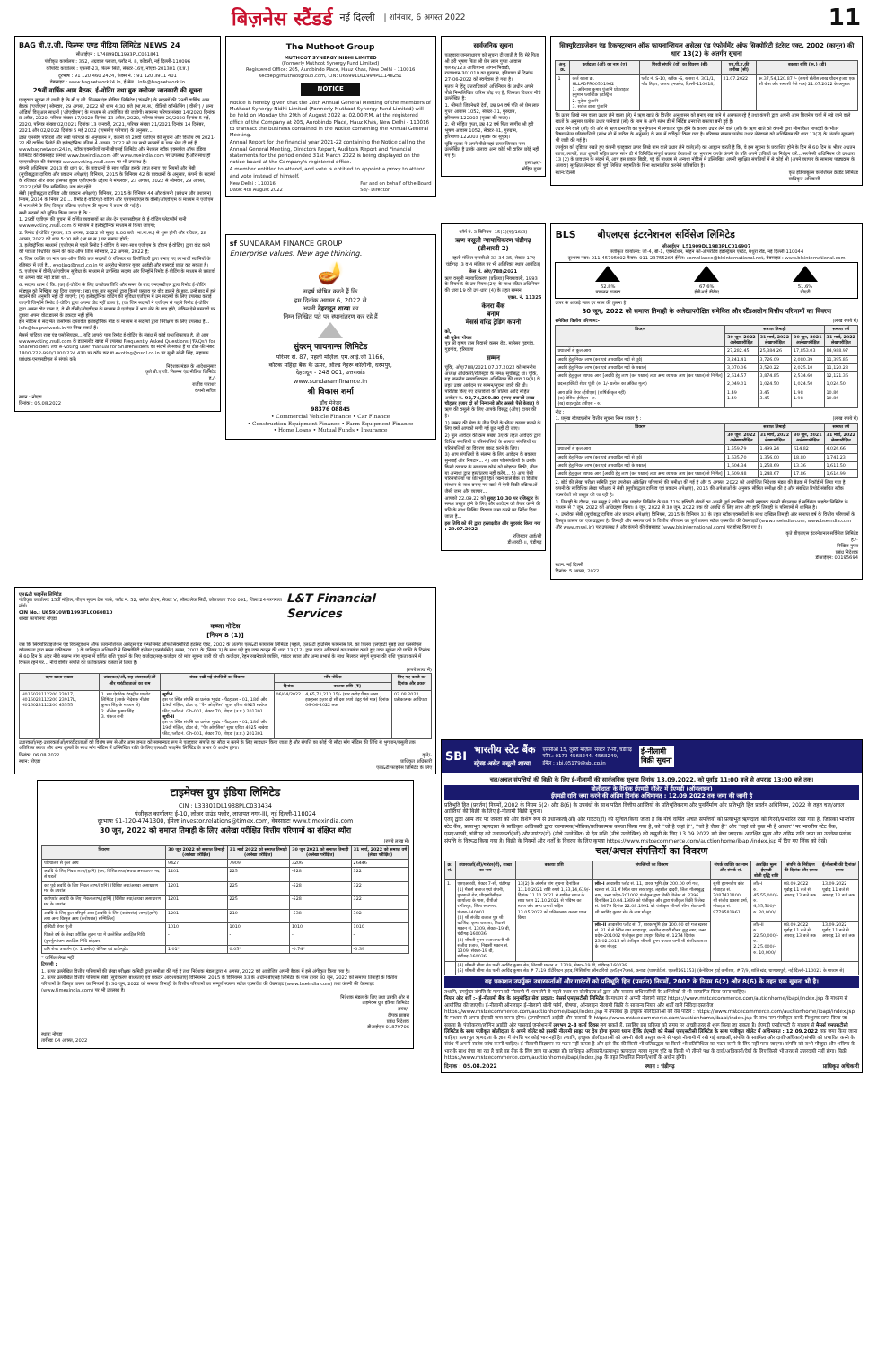बिज़नेस स्टैंडर्ड नई दिल्ली | शनिवार, 6 अगस्त 2022 11
BAG बी.ए.जी. फिल्म्स एण्ड मीडिया लिमिटेड NEWS 24
सीआईएन : L74899DL1993PLC051841
पंजीकृत कार्यालय : 352, अग्रवाल प्लाजा, प्लॉट नं. 8, कोंडली, नई दिल्ली-110096
कॉर्पोरेट कार्यालय : एफसी-23, फिल्म सिटी, सेक्टर-16ए, नोएडा-201301 (उ.प्र.)
दूरभाष : 91 120 460 2424, फैक्स नं. : 91 120 3911 401
वेबसाइट : www.bagnetwork24.in, ई-मेल : info@bagnetwork.in
29वीं वार्षिक आम बैठक, ई-वोटिंग तथा बुक क्लोजर जानकारी की सूचना
एतद्द्वारा सूचना दी जाती है कि बी.ए.जी. फिल्म्स एंड मीडिया लिमिटेड ('कंपनी') के सदस्यों की 29वीं वार्षिक आम बैठक ('एजीएम') सोमवार, 29 अगस्त, 2022 को शाम 4:30 बजे (भा.मा.स.) वीडियो कॉन्फ्रेंसिंग ('वीसी') / अन्य ऑडियो विजुअल साधनों ('ओएवीएम') के माध्यम से आयोजित की जायेगी। सामान्य परिपत्र संख्या 14/2020 दिनांक 8 अप्रैल, 2020, परिपत्र संख्या 17/2020 दिनांक 13 अप्रैल, 2020, परिपत्र संख्या 20/2020 दिनांक 5 मई, 2020, परिपत्र संख्या 02/2021 दिनांक 13 जनवरी, 2021, परिपत्र संख्या 21/2021 दिनांक 14 दिसंबर, 2021 और 02/2022 दिनांक 5 मई 2022 ('एमसीए परिपत्र') के अनुसार...
उक्त एमसीए परिपत्रों और सेबी परिपत्रों के अनुपालन में, कंपनी की 29वीं एजीएम की सूचना और वित्तीय वर्ष 2021-22 की वार्षिक रिपोर्ट की इलेक्ट्रॉनिक प्रतियां 4 अगस्त, 2022 को उन सभी सदस्यों के पास भेज दी गई हैं... www.bagnetwork24.in, स्टॉक एक्सचेंजों यानी बीएसई लिमिटेड और नेशनल स्टॉक एक्सचेंज ऑफ इंडिया लिमिटेड की वेबसाइट क्रमशः www.bseindia.com और www.nseindia.com पर उपलब्ध है और साथ ही एनएसडीएल की वेबसाइट www.evoting.nsdl.com पर भी उपलब्ध है।
कंपनी अधिनियम, 2013 की धारा 91 के प्रावधानों के साथ पठित इसके तहत बनाए गए नियमों और सेबी (सूचीबद्धता दायित्व और प्रकटन अपेक्षाएं) विनियम, 2015 के विनियम 42 के प्रावधानों के अनुसार, कंपनी के सदस्यों के रजिस्टर और शेयर ट्रांसफर बुक्स एजीएम के उद्देश्य से मंगलवार, 23 अगस्त, 2022 से सोमवार, 29 अगस्त, 2022 (दोनों दिन सम्मिलित) तक बंद रहेंगे।
सेबी (सूचीबद्धता दायित्व और प्रकटन अपेक्षाएं) विनियम, 2015 के विनियम 44 और कंपनी (प्रबंधन और प्रशासन) नियम, 2014 के नियम 20 ... रिमोट ई-वोटिंग/ई-वोटिंग और एनएसडीएल के वीसी/ओएवीएम के माध्यम से एजीएम में भाग लेने के लिए विस्तृत प्रक्रिया एजीएम की सूचना में प्रदान की गई है।
सभी सदस्यों को सूचित किया जाता है कि :
1. 29वीं एजीएम की सूचना में वर्णित व्यवसायों का लेन-देन एनएसडीएल के ई-वोटिंग प्लेटफॉर्म यानी www.evoting.nsdl.com के माध्यम से इलेक्ट्रॉनिक माध्यम से किया जाएगा;
2. रिमोट ई-वोटिंग गुरुवार, 25 अगस्त, 2022 को सुबह 9:00 बजे (भा.मा.स.) से शुरू होगी और रविवार, 28 अगस्त, 2022 को शाम 5:00 बजे (भा.मा.स.) पर समाप्त होगी;
3. इलेक्ट्रॉनिक माध्यमों (एजीएम से पहले रिमोट ई-वोटिंग के साथ-साथ एजीएम के दौरान ई-वोटिंग) द्वारा वोट करने की पात्रता निर्धारित करने की कट-ऑफ तिथि सोमवार, 22 अगस्त, 2022 है;
4. जिस व्यक्ति का नाम कट-ऑफ तिथि तक सदस्यों के रजिस्टर या डिपॉजिटरी द्वारा बनाए गए लाभार्थी स्वामियों के रजिस्टर में दर्ज है... evoting@nsdl.co.in पर अनुरोध भेजकर यूजर आईडी और पासवर्ड प्राप्त कर सकता है।
5. एजीएम में वीसी/ओएवीएम सुविधा के माध्यम से उपस्थित सदस्य और जिन्होंने रिमोट ई-वोटिंग के माध्यम से प्रस्तावों पर अपना वोट नहीं डाला था...
6. सदस्य ध्यान दें कि: (क) ई-वोटिंग के लिए उपरोक्त तिथि और समय के बाद एनएसडीएल द्वारा रिमोट ई-वोटिंग मॉड्यूल को निष्क्रिय कर दिया जाएगा; (ख) एक बार सदस्यों द्वारा किसी प्रस्ताव पर वोट डालने के बाद, उन्हें बाद में इसे बदलने की अनुमति नहीं दी जाएगी; (ग) इलेक्ट्रॉनिक वोटिंग की सुविधा एजीएम में उन सदस्यों के लिए उपलब्ध कराई जाएगी जिन्होंने रिमोट ई-वोटिंग द्वारा अपना वोट नहीं डाला है; (घ) जिन सदस्यों ने एजीएम से पहले रिमोट ई-वोटिंग द्वारा अपना वोट डाला है, वे भी वीसी/ओएवीएम के माध्यम से एजीएम में भाग लेने के पात्र होंगे, लेकिन ऐसे प्रस्तावों पर दुबारा अपना वोट डालने के हकदार नहीं होंगे।
इस नोटिस में संदर्भित प्रासंगिक दस्तावेज इलेक्ट्रॉनिक मोड के माध्यम से सदस्यों द्वारा निरीक्षण के लिए उपलब्ध हैं... info@bagnetwork.in पर लिख सकते हैं।
मैसर्स चांदिका राव्ह एंड एसोसिएट्स... यदि आपके पास रिमोट ई-वोटिंग के संबंध में कोई प्रश्न/शिकायत है, तो आप www.evoting.nsdl.com के डाउनलोड खण्ड में उपलब्ध Frequently Asked Questions ('FAQs') for Shareholders तथा e-voting user manual for Shareholders का संदर्भ ले सकते हैं या टोल-फ्री नंबर: 1800-222-990/1800 224 430 पर कॉल कर या evoting@nsdl.co.in पर सुश्री सोनी सिंह, सहायक प्रबंधक-एनएसडीएल से संपर्क करें।
निदेशक मंडल के आदेशानुसार
कृते बी.ए.जी. फिल्म्स एंड मीडिया लिमिटेड
ह./-
राजीव पाराशर
कंपनी सचिव
स्थान : नोएडा
दिनांक : 05.08.2022
The Muthoot Group
MUTHOOT SYNERGY NIDHI LIMITED
(Formerly Muthoot Synergy Fund Limited)
Registered Office: 205, Aurobindo Place, Hauz Khas, New Delhi - 110016
secdep@muthootgroup.com, CIN: U65991DL1994PLC148251
NOTICE
Notice is hereby given that the 28th Annual General Meeting of the members of Muthoot Synergy Nidhi Limited (Formerly Muthoot Synergy Fund Limited) will be held on Monday the 29th of August 2022 at 02.00 P.M. at the registered office of the Company at 205, Aurobindo Place, Hauz Khas, New Delhi - 110016 to transact the business contained in the Notice convening the Annual General Meeting.
Annual Report for the financial year 2021-22 containing the Notice calling the Annual General Meeting, Directors Report, Auditors Report and Financial statements for the period ended 31st March 2022 is being displayed on the notice board at the Company's registered office.
A member entitled to attend, and vote is entitled to appoint a proxy to attend and vote instead of himself.
New Delhi : 110016
Date: 4th August 2022 For and on behalf of the Board
Sd/- Director
sf SUNDARAM FINANCE GROUP
Enterprise values. New age thinking.
🪔
सहर्ष घोषित करते हैं कि
हम दिनांक अगस्त 6, 2022 से
अपनी देहरादून शाखा का
निम्न लिखित पते पर स्थानांतरण कर रहे हैं
सुंदरम् फायनान्स लिमिटेड
परिसर सं. 87, पहली मंज़िल, एम.आई.जी 1166,
कोटक महिंद्रा बैंक के ऊपर, ओल्ड नेहरू कॉलोनी, धरमपुर,
देहरादून - 248 001, उत्तराखंड
www.sundaramfinance.in
श्री विकास शर्मा
ब्राँच मेनेजर
98376 08845
• Commercial Vehicle Finance • Car Finance
• Construction Equipment Finance • Farm Equipment Finance
• Home Loans • Mutual Funds • Insurance
सार्वजनिक सूचना
एतद्द्वारा जनसाधारण को सूचना दी जाती है कि मेरे पिता श्री हरी भूषण पिता श्री प्रेम लाल गुप्ता आवास एल-6/123 आशियाना आंगन भिवाडी, राजस्थान-301019 का गुरुग्राम, हरियाणा में दिनांक 27-06-2022 को स्वर्गवास हो गया है।
मृतक ने हिंदू उत्तराधिकारी अधिनियम के अधीन अपने पीछे निम्नलिखित वारिस छोड़ गए हैं, जिसका विवरण नीचे उल्लेखित है:
1. श्रीमती जिउनेश्वरी देवी, उम्र 94 वर्ष पति श्री प्रेम लाल गुप्ता आवास 1052, सेक्टर-31, गुरुग्राम, हरियाणा-122003 (मृतक की माता)।
2. श्री मोहित गुप्ता, उम्र 42 वर्ष पिता स्वर्गीय श्री हरी भूषण आवास 1052, सेक्टर-31, गुरुग्राम, हरियाणा-122003 (मृतक का सुपुत्र)।
चूंकि मृतक ने अपने पीछे यहां ऊपर जिनका नाम उल्लेखित है उनके अलावा अन्य कोई भी वारिस छोड़े नहीं गए हैं।
हस्ताक्षर/-
मोहित गुप्ता
फॉर्म नं. 3 विनियम -15(1)(ए)/16(3)
ऋण वसूली न्यायाधिकरण चंडीगढ़ (डीआरटी 2)
पहली मंजिल एससीओ 33-34-35, सेक्टर-17ए चंडीगढ़ (3 व 4 मंजिल पर भी अतिरिक्त स्थान आवंटित)
केस नं. ओए/788/2021
ऋण वसूली न्यायाधिकरण (प्रक्रिया) नियमावली, 1993 के नियम 5 के उप-नियम (2ए) के साथ पठित अधिनियम की धारा 19 की उप-धारा (4) के तहत सम्मन
एक्स. नं. 11325
केनरा बैंक
बनाम
मैसर्स वरिंद्र ट्रेडिंग कंपनी
को,
श्री मुकेश गोयल
पुत्र श्री कृष्ण दास निवासी कसन रोड, मानेसर गुड़गांव, गुड़गांव, हरियाणा
सम्मन
चूंकि, ओए/788/2021 07.07.2022 को माननीय अध्यक्ष अधिकारी/रजिस्ट्रार के समक्ष सूचीबद्ध था। चूंकि, यह माननीय न्यायाधिकरण अधिनियम की धारा 19(4) के तहत उक्त आवेदन पर सम्मन/सूचना जारी की थी। परिशिष्ट किए गए दस्तावेजों की प्रतियां आदि सहित आवेदन रु. 92,74,299.80 (रुपए बयानवे लाख चौहत्तर हजार दो सौ निन्यानवे और अस्सी पैसे केवल) के ऋण की वसूली के लिए आपके विरुद्ध (ओए) दायर की है।
1) सम्मन की सेवा के तीस दिनों के भीतर कारण बताने के लिए क्यों आपको मांगी गई छूट नहीं दी जाए।
2) मूल आवेदन की क्रम सख्या 3ए के तहत आवेदक द्वारा विशिष्ट संपत्तियों व परिसंपत्तियों के अलावा संपत्तियों या परिसंपत्तियों का विवरण प्रकट करने के लिए।
3) आप संपत्तियों के संलग्न के लिए आवेदन के बकाया सुनवाई और निपटान... 4) आप परिसंपत्तियों के उसके किसी व्यापार के साधारण कोर्स को छोड़कर बिक्री, लीज या अन्यथा द्वारा हस्तांतरण नहीं करेंगे... 5) आप ऐसी परिसंपत्तियों पर प्रतिभूति हित रखने वाले बैंक या वित्तीय संस्थान के साथ बनाए गए खाते में ऐसी बिक्री प्रक्रियाओं जैसी जमा और व्यापार...
आपको 22.09.22 को सुबह 10.30 पर रजिस्ट्रार के समक्ष प्रस्तुत होने के लिए और आवेदन को तैयार करने की प्रति के साथ लिखित विवरण जमा करने का निर्देश दिया जाता है...
इस तिथि को मेरे द्वारा हस्ताक्षरित और मुहरबंद किया गया : 29.07.2022
रजिस्ट्रार आई/सी
डीआरटी-।।, चंडीगढ़
सिक्युरिटाइजेशन एंड रिकन्स्ट्रक्शन ऑफ फायनान्शियल असेट्स एंड एंफोर्समेंट ऑफ सिक्योरिटी इंटरेस्ट एक्ट, 2002 (कानून) की धारा 13(2) के अंतर्गत सूचना
| अनु. क्र. | कर्जदाता (ओं) का नाम (ए) | गिरवी संपत्ति (यों) का विवरण (बी) | एन.पी.ए.की तारीख (सी) | बकाया राशि (रू.) (डी) |
| --- | --- | --- | --- | --- |
| 1 | कर्ज खाता क्र. HLLADPR00501962 1. अविनाश कुमार पुंजानि प्रोपराइटर हनुमान प्लास्टिक इंडस्ट्रिज 2. मुकेश पुंजानि 3. सरोज बाला पुंजानि | प्लॉट नं. S-10, ब्लॉक -S, खसरा नं. 301/1, गाँव तिहार, अजय एनक्लेव, दिल्ली-110018, | 21.07.2022 | रू.37,54,120.87 /- (रूपये सैंतीस लाख चौवन हजार एक सौ बीस और सत्तासी पैसे मात्र) 21.07.2022 के अनुसार |
कि ऊपर लिखे नाम वाला उधार लेने वाला (ले) ने ऋण खाते के वित्तीय अनुशासन को बनाए रख पाने में असफल रहे हैं तथा कंपनी द्वारा अपनी आम बिजनेस चर्या में रखे जाने वाले खातों के अनुसार प्रत्येक उधार पानेवाले (लों) के नाम के आगे स्तंभ डी में निर्दिष्ट धनराशि बकाया बनी हुई है।
उधार लेने वाले (लों) की ओर से ऋण धनराशि का पुनर्भुगतान में लगातार चूक होने के कारण उधार लेने वाले (लों) के ऋण खाते को कंपनी द्वारा सीमांकित मापदंडों के भीतर निष्पादनेतर परिसंपत्तियों (स्तंभ सी में तारीख के अनुसार) के रूप में वर्गीकृत किया गया है। परिणाम स्वरूप प्रत्येक उधार लेनेवालो को अधिनियम की धारा 13(2) के अंतर्गत सूचनाएं भी जारी की गई है।
उपर्युक्त को दृष्टिगत रखते हुए कंपनी एतद्द्वारा ऊपर लिखे नाम वाले उधार लेने वाले(लों) का आह्वान करती है कि, वे इस सूचना के प्रकाशित होने के दिन से 60 दिन के भीतर अधतन ब्याज, लागतें, तथा शुल्कों सहित ऊपर स्तंभ डी में विनिर्दिष्ट संपूर्ण बकाया देयताओं का भुगतान करके कंपनी के प्रति अपने दायित्वों का निर्वहन करें... सरफेसी अधिनियम की उपधारा 13 (2) के प्रावधान के संदर्भ में, आप इस प्रकार बिक्री, पट्टे के माध्यम से अन्यथा नोटिस में उल्लिखित अपनी सुरक्षित संपत्तियों में से कोई भी (अपने व्यापार के सामान्य पाठ्यक्रम के अलावा) सुरक्षित लेनदार की पूर्व लिखित सहमति के बिना स्थानांतरित करनेसे प्रतिबंधित है।
स्थान:दिल्ली कृते इंडियाबुल्स कमर्शियल क्रेडिट लिमिटेड
प्राधिकृत अधिकारी
BLS बीएलएस इंटरनेशनल सर्विसेज लिमिटेड
सीआईएन: L51909DL1983PLC016907
पंजीकृत कार्यालय: जी-4, बी-1, एक्सटेंशन, मोहन को-ऑपरेटिव इंडस्ट्रियल एस्टेट, मथुरा रोड, नई दिल्ली-110044
दूरभाष नंबर: 011-45795002 फैक्स: 011-23755264 ईमेल: compliance@blsinternational.net, वेबसाइट : www.blsinternational.com
52.8%
प्रचालन राजस्व
67.6%
ईबीआई डीटीए
51.6%
पीएटी
ऊपर के आंकड़े साल दर साल की तुलना है
30 जून, 2022 को समाप्त तिमाही के अलेखापरीक्षित समेकित और स्टैंडअलोन वित्तीय परिणामों का विवरण
समेकित वित्तीय परिणाम:- (लाख रुपये में)
| विवरण | समाप्त तिमाही | | | समाप्त वर्ष |
| --- | --- | --- | --- | --- |
| | 30 जून, 2022 अलेखापरीक्षित | 31 मार्च, 2022 लेखापरीक्षित | 30 जून, 2021 अलेखापरीक्षित | 31 मार्च, 2022 लेखापरीक्षित |
| प्रचालनों से कुल आय | 27,282.45 | 25,384.26 | 17,853.03 | 84,988.97 |
| अवधि हेतु निवल लाभ (कर एवं अपवादित मदों से पूर्व) | 3,241.41 | 3,726.09 | 2,080.39 | 11,395.85 |
| अवधि हेतु निवल लाभ (कर एवं अपवादित मदों के पश्चात) | 3,070.06 | 3,520.22 | 2,025.10 | 11,120.28 |
| अवधि हेतु कुल व्यापक आय [अवधि हेतु लाभ (कर पश्चात) तथा अन्य व्यापक आय (कर पश्चात) से निर्मित] | 2,614.57 | 3,874.85 | 2,534.60 | 12,121.36 |
| प्रदत्त इक्विटी शेयर पूंजी (रु. 1/- प्रत्येक का अंकित मूल्य) | 2,049.01 | 1,024.50 | 1,024.50 | 1,024.50 |
| आय प्रति शेयर (ईपीएस) (वार्षिकीकृत नहीं) (क) बेसिक ईपीएस - रु. (ख) डाइल्यूटेड ईपीएस - रु. | 1.49 1.49 | 3.45 3.45 | 1.98 1.98 | 10.86 10.86 |
नोट :
1. प्रमुख स्टैण्डएलोन वित्तीय सूचना निम्न प्रकार है : (लाख रुपये में)
| विवरण | समाप्त तिमाही | | | समाप्त वर्ष |
| --- | --- | --- | --- | --- |
| | 30 जून, 2022 अलेखापरीक्षित | 31 मार्च, 2022 लेखापरीक्षित | 30 जून, 2021 अलेखापरीक्षित | 31 मार्च, 2022 लेखापरीक्षित |
| प्रचालनों से कुल आय | 1,559.79 | 1,499.24 | 614.82 | 4,026.66 |
| अवधि हेतु निवल लाभ (कर एवं अपवादित मदों से पूर्व) | 1,635.70 | 1,356.00 | 18.80 | 1,741.23 |
| अवधि हेतु निवल लाभ (कर एवं अपवादित मदों के पश्चात) | 1,604.34 | 1,258.69 | 13.36 | 1,611.50 |
| अवधि हेतु कुल व्यापक आय [अवधि हेतु लाभ (कर पश्चात) तथा अन्य व्यापक आय (कर पश्चात) से निर्मित] | 1,609.48 | 1,248.67 | 17.86 | 1,614.99 |
2. बोर्ड की लेखा परीक्षा समिति द्वारा उपरोक्त अंकेक्षित परिणामों की समीक्षा की गई है और 5 अगस्त, 2022 को आयोजित निदेशक मंडल की बैठक में रिकॉर्ड में लिया गया है। कंपनी के सांविधिक लेखा परीक्षक ने सेबी (सूचीबद्धता दायित्व एवं प्रकटन अपेक्षाएं), 2015 की अपेक्षाओं के अनुसार सीमित समीक्षा की है और संबंधित रिपोर्ट संबंधित स्टॉक एक्सचेंजों को प्रस्तुत की जा रही है।
3. तिमाही के दौरान, इस समूह ने जीरो मास प्राइवेट लिमिटेड के 88.71% इक्विटी शेयरों का अपनी पूर्ण स्वामित्व वाली सहायक कंपनी बीएलएस ई सर्विसेज प्राइवेट लिमिटेड के माध्यम से 7 जून, 2022 को अधिग्रहण किया। 8 जून, 2022 से 30 जून, 2022 तक की अवधि के लिए लाभ और हानि तिमाही के परिणामों में शामिल है।
4. उपरोक्त सेबी (सूचीबद्ध दायित्व और प्रकटन अपेक्षाएं) विनियम, 2015 के विनियम 33 के तहत स्टॉक एक्सचेंजों के साथ दाखिल तिमाही और समाप्त वर्ष के वित्तीय परिणामों के विस्तृत प्रारूप का एक उद्धरण है। तिमाही और समाप्त वर्ष के वित्तीय परिणाम का पूर्ण प्रारूप स्टॉक एक्सचेंज की वेबसाइटों (www.nseindia.com, www.bseindia.com और www.msei.in) पर उपलब्ध हैं और कंपनी की वेबसाइट (www.blsinternational.com) पर होस्ट किए गए हैं।
कृते बीएलएस इंटरनेशनल सर्विसेज लिमिटेड
ह./-
निखिल गुप्ता
प्रबंध निदेशक
डीआईएन: 00195694
स्थान: नई दिल्ली
दिनांक: 5 अगस्त, 2022
एल&टी फाइनेंस लिमिटेड
पंजीकृत कार्यालयः 15वीं मंज़िल, पीएस सृजन टेक पार्क, प्लॉट नं. 52, ब्लॉक डीएन, सेक्टर V, सॉल्ट लेक सिटी, कोलकाता 700 091, जिला 24-परगनाज नॉर्थ।
CIN No.: U65910WB1993FLC060810
शाखा कार्यालयः नोएडा L&T Financial Services
कब्जा नोटिस
[नियम 8 (1)]
जब कि सिक्योरिटाइजेशन एंड रिकंस्ट्रक्शन ऑफ फायनांशियल असेट्स एंड एन्फोर्समेंट ऑफ सिक्योरिटी इंटरेस्ट ऐक्ट, 2002 के अंतर्गत एल&टी फायनांस लिमिटेड (पहले, एल&टी हाउसिंग फायनांस लि. का विलय एलएंडटी मुंबई तथा एलसीएल कोलकाता द्वारा मान्य एकीकरण ...) के प्राधिकृत अधिकारी ने सिक्योरिटी इंटरेस्ट (एन्फोर्समेंट) रूल्स, 2002 के (नियम 3) के साथ पढ़े हुए उक्त कानून की धारा 13 (12) द्वारा प्रदत्त अधिकारों का उपयोग करते हुए उक्त सूचना की प्राप्ति के दिनांक से 60 दिन के अंदर नीचे सलग्न मांग सूचना में वर्णित राशि चुकाने के लिए कर्जदार/सह-कर्जदार को मांग सूचना जारी की थी। कर्जदार, रेहन रखनेवाले व्यक्ति, गारंटर ब्याज और अन्य प्रभारों के साथ मिलकर संपूर्ण सूचना की राशि चुकता करने में विफल रहने पर... नीचे वर्णित संपत्ति का प्रतीकात्मक कब्जा ले लिया है।
(रुपये लाख में)
| ऋण खाता संख्या | उधारकर्ता/ओं, सह-उधारकर्ता/ओं और गारंटीदाताओं का नाम | बंधक रखी गई संपत्तियों का विवरण | माँग नोटिस | | लिए गए कब्जे का दिनांक और प्रकार |
| --- | --- | --- | --- | --- | --- |
| | | | दिनांक | बकाया राशि (₹) | |
| H016023112200 23917, H016023112200 23917L, H016023112200 43555 | 1. सन ऐग्रोटेक इंडस्ट्रीज प्राइवेट लिमिटेड (उसके निदेशक नीलेश कुमार सिंह के माध्यम से) 2. नीलेश कुमार सिंह 3. पंकज रानी | सूची-I इस पर स्थित संपत्ति का प्रत्येक भूखंड - पैंटहाउस - 01, 18वीं और 19वीं मंज़िल, टॉवर ए, ''पैन ओएसिस'' सुपर एरिया 4925 स्क्वेयर फीट, प्लॉट नं. Gh-001, सेक्टर 70, नोएडा (उ.प्र.) 201301 सूची-II इस पर स्थित संपत्ति का प्रत्येक भूखंड - पैंटहाउस - 01, 18वीं और 19वीं मंज़िल, टॉवर बी, ''पैन ओएसिस'' सुपर एरिया 4925 स्क्वेयर फीट, प्लॉट नं. Gh-001, सेक्टर 70, नोएडा (उ.प्र.) 201301 | 06/04/2022 | 4,65,71,210.15/- (चार करोड़ पैंसठ लाख इकहत्तर हज़ार दो सौ दस रुपये पंद्रह पैसे मात्र) दिनांक 06-04-2022 तक | 03.08.2022 प्रतीकात्मक आधिपत्य |
उधारकर्ता/सह-उधारकर्ताओं/गारंटीदाताओं को विशेष रूप से और आम जनता को सामान्यतः रूप से एतद्द्वारा संपत्ति का सौदा न करने के लिए सावधान किया जाता है और संपत्ति का कोई भी सौदा माँग नोटिस की तिथि से भुगतान/वसूली तक अतिरिक्त ब्याज और अन्य शुल्कों के साथ माँग नोटिस में उल्लिखित राशि के लिए एल&टी फाइनेंस लिमिटेड के प्रभार के अधीन होगा।
दिनांक: 06.08.2022
स्थान: नोएडा कृते/-
प्राधिकृत अधिकारी
एल&टी फाइनेंस लिमिटेड के लिए
टाइमेक्स ग्रुप इंडिया लिमिटेड
CIN : L33301DL1988PLC033434
पंजीकृत कार्यालयः ई-10, लोअर ग्राउंड फ्लोर, लाजपत नगर-III, नई दिल्ली-110024
दूरभाषः 91-120-4741300, ईमेलः investor.relations@timex.com, वेबसाइटः www.timexindia.com
30 जून, 2022 को समाप्त तिमाही के लिए अलेखा परीक्षित वित्तीय परिणामों का संक्षिप्त ब्यौरा
(रुपये लाख में)
| विवरण | 30 जून 2022 को समाप्त तिमाही (अलेखा परीक्षित) | 31 मार्च 2022 को समाप्त तिमाही (अलेखा परीक्षित) | 30 जून 2021 को समाप्त तिमाही (अलेखा परीक्षित) | 31 मार्च, 2022 को समाप्त वर्ष (लेखा परीक्षित) |
| --- | --- | --- | --- | --- |
| परिचालन से कुल आय | 9427 | 7909 | 3206 | 26446 |
| अवधि के लिए निवल लाभ/(हानि) (कर, विशिष्ट तथा/अथवा असाधारण मद से पहले) | 1201 | 225 | -528 | 322 |
| कर पूर्व अवधि के लिए निवल लाभ/(हानि) (विशिष्ट तथा/अथवा असाधारण मद के उपरांत) | 1201 | 225 | -528 | 322 |
| करोपरांत अवधि के लिए निवल लाभ/(हानि) (विशिष्ट तथा/अथवा असाधारण मद के उपरांत) | 1201 | 225 | -528 | 322 |
| अवधि के लिए कुल परिपूर्ण आय [अवधि के लिए (करोपरांत) लाभ/(हानि) तथा अन्य विस्तृत आय (करोपरांत) सम्मिलित] | 1201 | 210 | -538 | 302 |
| इक्विटी शेयर पूंजी | 1010 | 1010 | 1010 | 1010 |
| पिछले वर्ष के लेखा परीक्षित तुलन पत्र में उल्लेखित आरक्षित निधि (पुनर्मूल्यांकन आरक्षित निधि छोड़कर) | - | - | - | - |
| प्रति शेयर उपार्जन (रु. 1 प्रत्येक) बेसिक एवं डाईल्यूटेड | 1.01* | 0.05* | -0.74* | -0.39 |
* वार्षिक लेखा नहीं
टिप्पणी :
1. ऊपर उल्लेखित वित्तीय परिणामों की लेखा परीक्षक कमिटी द्वारा समीक्षा की गई है तथा निदेशक मंडल द्वारा 4 अगस्त, 2022 को आयोजित अपनी बैठक में इसे अंगीकृत किया गया है।
2. ऊपर उल्लेखित वित्तीय परिणाम सेबी (सूचीकरण बाध्यताएं एवं प्रकटन आवश्यकताएं) विनियमन, 2015 के विनियमन 33 के अधीन बीएसई लिमिटेड के पास दायर 30 जून, 2022 को समाप्त तिमाही के वित्तीय परिणामों के विस्तृत प्रारूप का निष्कर्ष है। 30 जून, 2022 को समाप्त तिमाही के वित्तीय परिणामों का सम्पूर्ण स्वरूप स्टॉक एक्सचेंज की वेबसाइट (www.bseindia.com) तथा कंपनी की वेबसाइट (www.timexindia.com) पर भी उपलब्ध है।
निदेशक मंडल के लिए तथा उनकी ओर से
टाइमेक्स ग्रुप इंडिया लिमिटेड
हस्ता/-
दीपक छाबरा
प्रबंध निदेशक
डीआईएनः 01879706
स्थानः नोएडा
तारीखः 04 अगस्त, 2022
SBI भारतीय स्टेट बैंक
स्ट्रेस्ड असेट वसूली शाखा एससीओ 15, दूसरी मंज़िल, सेक्टर 7-सी, चंडीगढ़
फोन.: 0172-4568244, 4568249,
ईमेल : sbi.05179@sbi.co.in ई-नीलामी
बिक्री सूचना
चल/अचल संपत्तियों की बिक्री के लिए ई-नीलामी की सार्वजनिक सूचना दिनांक 13.09.2022, को पूर्वाह्न 11:00 बजे से अपराह्न 13:00 बजे तक।
बोलीदाता के वैश्विक ईएमडी वॉलेट में ईएमडी (ऑनलाइन)
ईएमडी राशि जमा करने की अंतिम दिनांक अधिमानत : 12.09.2022 तक जमा की जानी है
प्रतिभूति हित (प्रवर्तन) नियमों, 2002 के नियम 6(2) और 8(6) के उपबंधों के साथ पठित वित्तीय आस्तियों के प्रतिभूतिकरण और पुनर्निर्माण और प्रतिभूति हित प्रवर्तन अधिनियम, 2022 के तहत चल/अचल आस्तियों की बिक्री के लिए ई-नीलामी बिक्री सूचना।
एतद् द्वारा आम तौर पर जनता को और विशेष रूप से उधारकर्ता(ओं) और गारंटर(रों) को सूचित किया जाता है कि नीचे वर्णित अचल संपत्तियों को प्रत्याभूत ऋणदाता को गिरवी/प्रभारित रखा गया है, जिसका भारतीय स्टेट बैंक, प्रत्याभूत ऋणदाता के प्राधिकृत अधिकारी द्वारा रचनात्मक/भौतिक/प्रतीकात्मक कब्जा किया गया है, को ''जो है जहां है'', ''जो है जैसा है'' और ''वहां जो कुछ भी है आधार'' पर भारतीय स्टेट बैंक, एसएआरबी, चंडीगढ़ को उधारकर्ता(ओं) और गारंटर(रों) (नीचे उल्लेखित) से देय राशि (नीचे उल्लेखित) की वसूली के लिए 13.09.2022 को बेचा जाएगा। आरक्षित मूल्य और अग्रिम राशि जमा का उल्लेख प्रत्येक संपत्ति के विरूद्ध किया गया है। बिक्री के नियमों और शर्तों के विवरण के लिए कृपया https://www.mstcecommerce.com/auctionhome/ibapi/index.jsp में दिए गए लिंक को देखें।
चल/अचल संपत्तियों का विवरण
| क्र. सं. | उधारकर्ता(ओं)/गारंटर(रों), शाखा का नाम | बकाया राशि | संपत्ति/यों का विवरण | संपर्क व्यक्ति का नाम और संपर्क सं. | आरक्षित मूल्य ईएमडी बोली वृद्धि राशि | संपत्ति के निरीक्षण की दिनांक और समय | ई/नीलामी की दिनांक/समय |
| --- | --- | --- | --- | --- | --- | --- | --- |
| 1. | एसएआरबी, सेक्टर 7-सी, चंडीगढ़ (1) मैसर्स बजाज एग्रो कंपनी, पुरखाली रोड, पीएसपीसीएल कार्यालय के पास, वीपीओ रांगीलपुर, जिला रूपनगर, पंजाब-140001. (2) श्री संजीव बजाज पुत्र श्री बरजिंदर कृष्ण बजाजा, निवासी मकान सं. 1309, सेक्टर-19 बी, चंडीगढ़-160036 (3) श्रीमती पुनम बजाज पत्नी श्री संजीव बजाज, निवासी मकान सं. 1309, सेक्टर-19 बी, चंडीगढ़-160036 | 13(2) के अंतर्गत मांग सूचना दिनांकित 11.10.2021 राशि रुपये 1,53,14,619/- दिनांक 11.10.2021 से शामिल ब्याज के साथ प्लस 12.10.2021 से भविष्य का ब्याज और अन्य प्रभारों सहित 13.05.2022 को प्रतिकात्मक कब्जा प्राप्त किया | लॉट-I आवासीय प्लॉट सं. 11, धारक भूमि क्षेत्र 200.00 वर्ग गज, खसरा सं. 31 में स्थित ग्राम सरदारपुर, तहसील दादरी, जिला गौतमबुद्ध नगर, उत्तर प्रदेश-201002 पंजीकृत द्वारा बिक्री विलेख सं. 2396 दिनांकित 10.04.1989 को पंजीकृत और द्वारा पंजीकृत बिक्री विलेख सं. 3479 दिनांक 22.08.1991 को पंजीकृत श्रीमती सीमा सेठ पत्नी श्री अरविंद कुमार सेठ के नाम मौजूद | सुश्री हरमनदीप कौर मोबाइल सं. 7087421800 श्री संजीव प्रकाश वर्मा, मोबाइल सं. 9779581961 | लॉट-I रु. 45,55,000/- रु. 4,55,500/- रु. 20,000/- | 08.09.2022 पूर्वाह्न 11 बजे से अपराह्न 13 बजे तक | 13.09.2022 पूर्वाह्न 11 बजे से अपराह्न 13 बजे तक |
| | | | लॉट-II आवासीय प्लॉट सं. 7, धारक भूमि क्षेत्र 100.00 वर्ग गज खसरा सं. 31 में से स्थित ग्राम सरदारपुर, तहसील दादरी गौतम बुद्ध नगर, उत्तर प्रदेश-201002 पंजीकृत द्वारा उपहार विलेख सं. 1274 दिनांक 23.02.2015 को पंजीकृत श्रीमती पूनम बजाज पत्नी श्री संजीव बजाज के नाम मौजूद | | लॉट-II रु. 22,50,000/- रु. 2,25,000/- रु. 10,000/- | 08.09.2022 पूर्वाह्न 11 बजे से अपराह्न 13 बजे तक | 13.09.2022 पूर्वाह्न 11 बजे से अपराह्न 13 बजे तक |
| | (4) श्रीमती सीमा सेठ पत्नी अरविंद कुमार सेठ, निवासी मकान सं. 1309, सेक्टर-19 बी, चंडीगढ़-160036 (5) श्रीमती सीमा सेठ पत्नी अरविंद कुमार सेठ # 7119 टॉर्टरिंगटन ड्राइव, मिसिसॉगा ऑनटारियो एल5एन7एस4, कनाडा (पासपोर्ट सं. एफसी161153) (केनेडियन हाई कमीशन, # 7/9, शांति खंड, चाणक्यपुरी, नई दिल्ली-110021 के माध्यम से) | | | | | | |
यह प्रकाशन उपर्युक्त उधारकर्ताओं और गारंटरों को प्रतिभूति हित (प्रवर्तन) नियमों, 2002 के नियम 6(2) और 8(6) के तहत एक सूचना भी है।
तथापि, उपर्युक्त संपत्ति के मापन को नीलामी में भाग लेने से पहले स्थल पर बोलीदाताओं द्वारा और राजस्व प्राधिकारियों के अभिलेखों से भी सत्यापित किया जाना चाहिए।
नियम और शर्तें :- ई-नीलामी बैंक के अनुमोदित सेवा प्रदाता: मैसर्स एमएसटीसी लिमिटेड के माध्यम से अपनी नीलामी साइट https://www.mstcecommerce.com/autionhome/ibapi/index.jsp के माध्यम से आयोजित की जाएगी। ई-नीलामी ऑनलाइन ई-नीलामी बोली फॉर्म, घोषणा, ऑनलाइन नीलामी बिक्री के सामान्य नियम और शर्तों वाले निविदा दस्तावेज https://www.mstcecommerce.com/auctionhome/ibapi/index.jsp में उपलब्ध हैं। इच्छुक बोलीदाताओं को वेब पोर्टल : https://www.mstcecommerce.com/auctionhome/ibapi/index.jsp के माध्यम से अपना ईएमडी जमा करना होगा। (उपयोगकर्ता आईडी और पासवर्ड के https://www.mstcecommerce.com/auctionhome/ibapi/index.jsp के साथ नाम पंजीकृत करके निःशुल्क प्राप्त किया जा सकता है। पंजीकरण/लॉगिन आईडी और पासवर्ड जनरेशन में लगभग 2-3 कार्य दिवस लग सकते हैं, इसलिए इस प्रक्रिया को समय पर अच्छी तरह से शुरू किया जा सकता है। ईएमडी एनईएफटी के माध्यम से मैसर्स एमएसटीसी लिमिटेड के साथ पंजीकृत बोलीदाता के अपने वॉलेट को इसकी नीलामी साइट पर देय होगा कृपया ध्यान दें कि ईएमडी को मैसर्स एमएसटीसी लिमिटेड के साथ पंजीकृत वॉलेट में अधिमानत : 12.09.2022 तक जमा किया जाना चाहिए। प्रत्याभूत ऋणदाता के ज्ञान में संपत्ति पर कोई भार नहीं है। तथापि, इच्छुक बोलीदाताओं को अपनी बोली प्रस्तुत करने से पहले नीलामी में रखे गई बाधाओं, संपत्ति के स्वामित्व और दावों/अधिकारों/संपत्ति को प्रभावित करने के संबंध में अपनी स्वतंत्र जांच करनी चाहिए। ई-नीलामी विज्ञापन का गठन नहीं करता है और इसे बैंक की किसी भी प्रतिबद्धता या किसी भी प्रतिनिधित्व का गठन करने के लिए नहीं माना जाएगा। संपत्ति को सभी मौजूदा और भविष्य के भार के साथ बेचा जा रहा है चाहे वह बैंक के लिए ज्ञात या अज्ञात हो। प्राधिकृत अधिकारी/प्रत्याभूत ऋणदाता गलत मुद्रण त्रुटि या किसी भी तीसरे पक्ष के दावों/अधिकारों/देयों के लिए किसी भी तरह से उत्तरदायी नहीं होगा। बिक्री https://www.mstcecommerce.com/auctionhome/ibapi/index.jsp के तहत निर्धारित नियमों/शर्तों के अधीन होगी।
दिनांक : 05.08.2022 स्थान : चंडीगढ़ प्राधिकृत अधिकारी